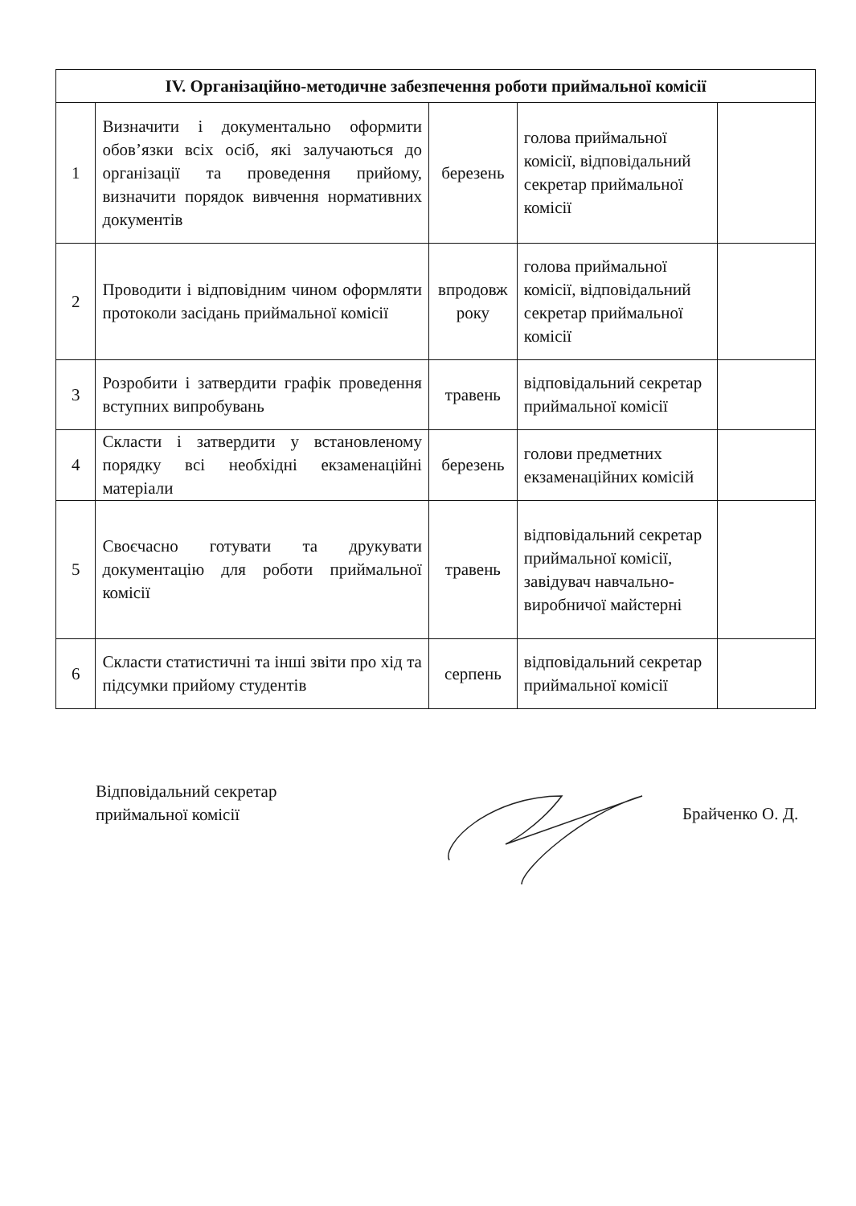| IV. Організаційно-методичне забезпечення роботи приймальної комісії | | | | |
| --- | --- | --- | --- | --- |
| 1 | Визначити і документально оформити обов’язки всіх осіб, які залучаються до організації та проведення прийому, визначити порядок вивчення нормативних документів | березень | голова приймальної комісії, відповідальний секретар приймальної комісії | |
| 2 | Проводити і відповідним чином оформляти протоколи засідань приймальної комісії | впродовж року | голова приймальної комісії, відповідальний секретар приймальної комісії | |
| 3 | Розробити і затвердити графік проведення вступних випробувань | травень | відповідальний секретар приймальної комісії | |
| 4 | Скласти і затвердити у встановленому порядку всі необхідні екзаменаційні матеріали | березень | голови предметних екзаменаційних комісій | |
| 5 | Своєчасно готувати та друкувати документацію для роботи приймальної комісії | травень | відповідальний секретар приймальної комісії, завідувач навчально-виробничої майстерні | |
| 6 | Скласти статистичні та інші звіти про хід та підсумки прийому студентів | серпень | відповідальний секретар приймальної комісії | |
Відповідальний секретар
приймальної комісії
Брайченко О. Д.